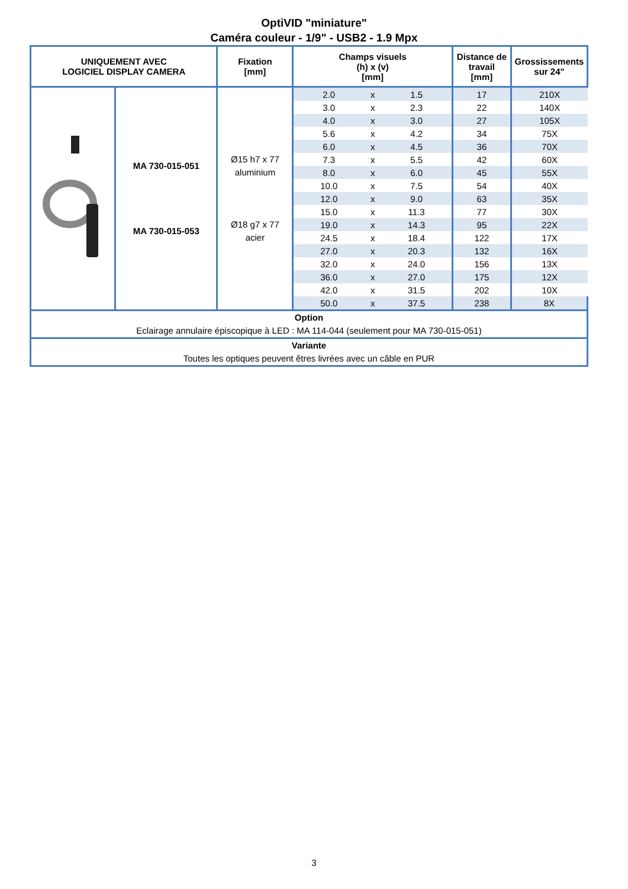OptiVID "miniature"
Caméra couleur - 1/9" - USB2 - 1.9 Mpx
| UNIQUEMENT AVEC LOGICIEL DISPLAY CAMERA | | Fixation [mm] | Champs visuels (h) x (v) [mm] | | | Distance de travail [mm] | Grossissements sur 24" |
| --- | --- | --- | --- | --- | --- | --- | --- |
| | MA 730-015-051 MA 730-015-053 | Ø15 h7 x 77 aluminium Ø18 g7 x 77 acier | 2.0 | x | 1.5 | 17 | 210X |
| | | | 3.0 | x | 2.3 | 22 | 140X |
| | | | 4.0 | x | 3.0 | 27 | 105X |
| | | | 5.6 | x | 4.2 | 34 | 75X |
| | | | 6.0 | x | 4.5 | 36 | 70X |
| | | | 7.3 | x | 5.5 | 42 | 60X |
| | | | 8.0 | x | 6.0 | 45 | 55X |
| | | | 10.0 | x | 7.5 | 54 | 40X |
| | | | 12.0 | x | 9.0 | 63 | 35X |
| | | | 15.0 | x | 11.3 | 77 | 30X |
| | | | 19.0 | x | 14.3 | 95 | 22X |
| | | | 24.5 | x | 18.4 | 122 | 17X |
| | | | 27.0 | x | 20.3 | 132 | 16X |
| | | | 32.0 | x | 24.0 | 156 | 13X |
| | | | 36.0 | x | 27.0 | 175 | 12X |
| | | | 42.0 | x | 31.5 | 202 | 10X |
| | | | 50.0 | x | 37.5 | 238 | 8X |
| Option Eclairage annulaire épiscopique à LED : MA 114-044 (seulement pour MA 730-015-051) | | | | | | | |
| Variante Toutes les optiques peuvent êtres livrées avec un câble en PUR | | | | | | | |
3